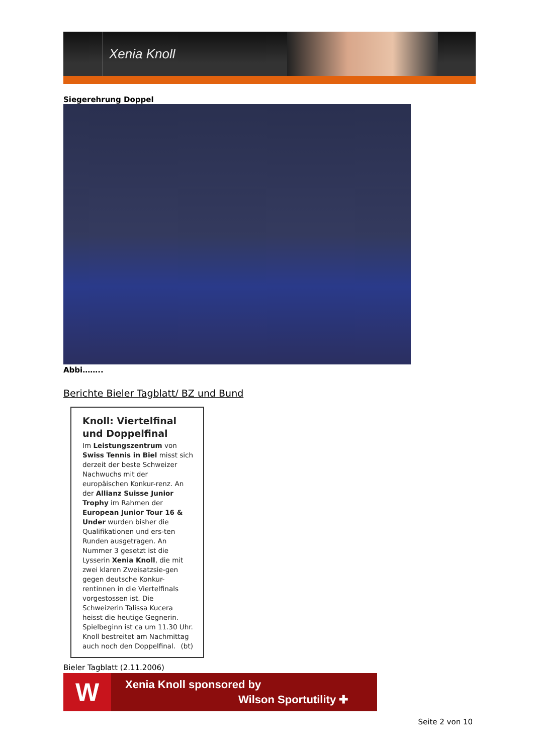Xenia Knoll
Siegerehrung Doppel
Abbi……..
Berichte Bieler Tagblatt/ BZ und Bund
Knoll: Viertelfinal und Doppelfinal
Im Leistungszentrum von Swiss Tennis in Biel misst sich derzeit der beste Schweizer Nachwuchs mit der europäischen Konkur-renz. An der Allianz Suisse Junior Trophy im Rahmen der European Junior Tour 16 & Under wurden bisher die Qualifikationen und ers-ten Runden ausgetragen. An Nummer 3 gesetzt ist die Lysserin Xenia Knoll, die mit zwei klaren Zweisatzsie-gen gegen deutsche Konkur-rentinnen in die Viertelfinals vorgestossen ist. Die Schweizerin Talissa Kucera heisst die heutige Gegnerin. Spielbeginn ist ca um 11.30 Uhr. Knoll bestreitet am Nachmittag auch noch den Doppelfinal. (bt)
Bieler Tagblatt (2.11.2006)
W
Xenia Knoll sponsored by
Wilson Sportutility ✚
Seite 2 von 10